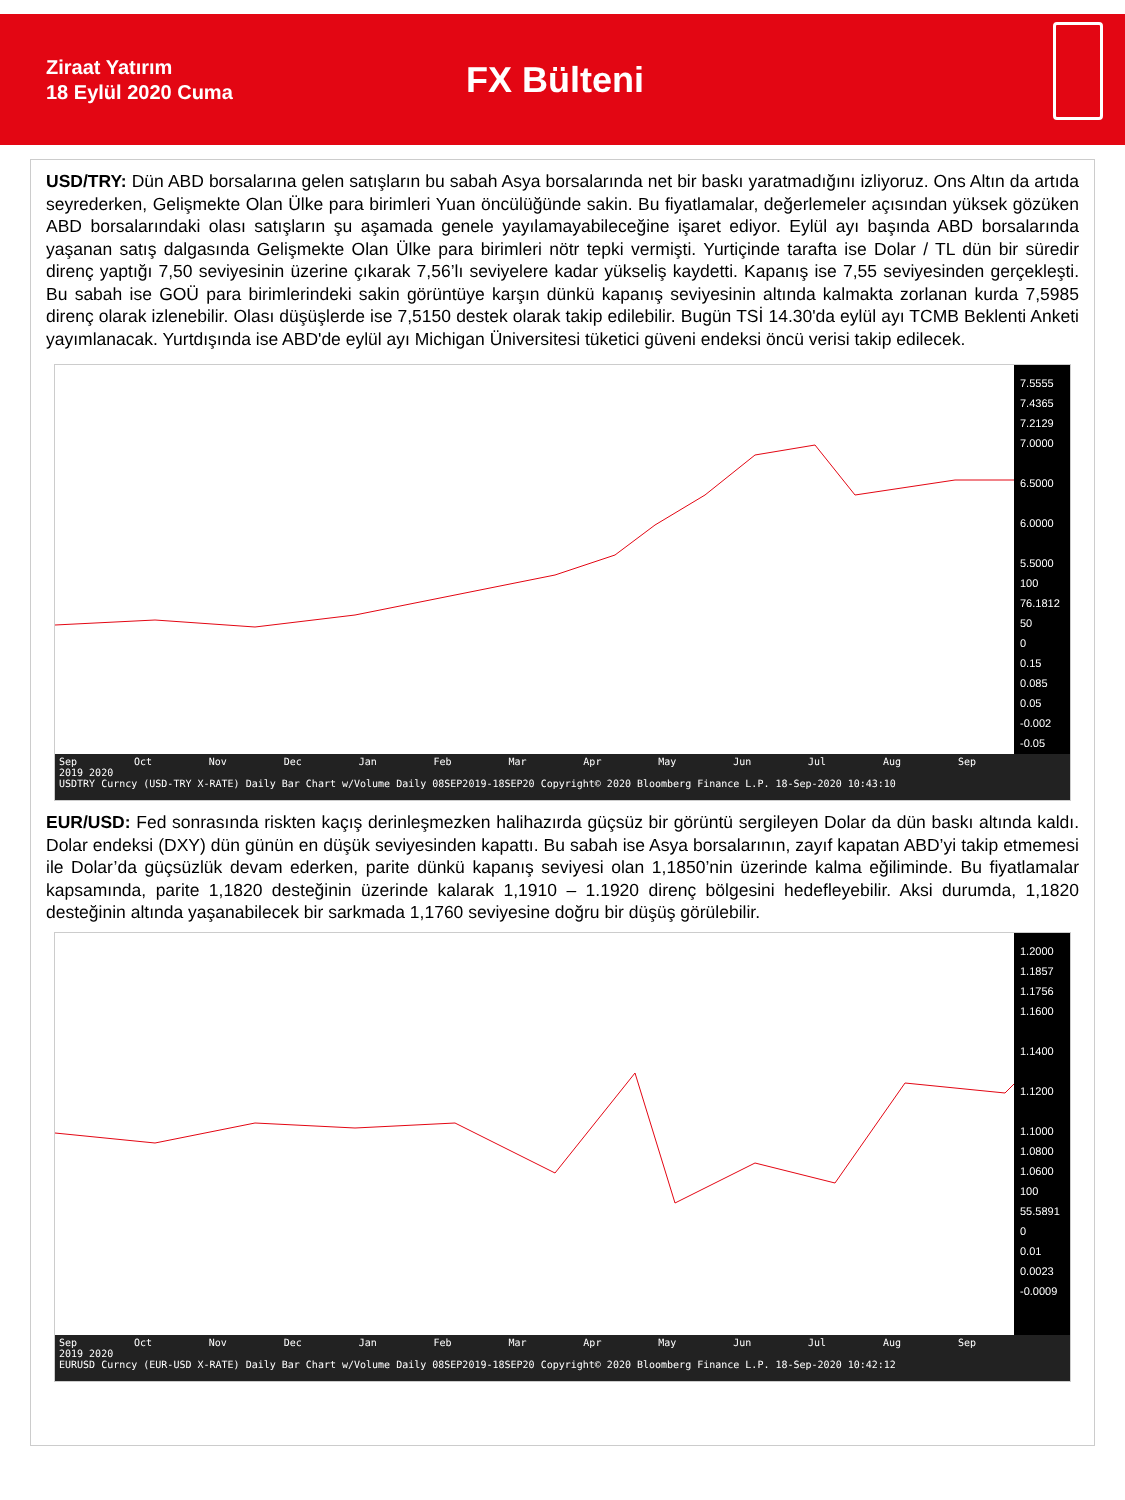Ziraat Yatırım
18 Eylül 2020 Cuma
FX Bülteni
USD/TRY: Dün ABD borsalarına gelen satışların bu sabah Asya borsalarında net bir baskı yaratmadığını izliyoruz. Ons Altın da artıda seyrederken, Gelişmekte Olan Ülke para birimleri Yuan öncülüğünde sakin. Bu fiyatlamalar, değerlemeler açısından yüksek gözüken ABD borsalarındaki olası satışların şu aşamada genele yayılamayabileceğine işaret ediyor. Eylül ayı başında ABD borsalarında yaşanan satış dalgasında Gelişmekte Olan Ülke para birimleri nötr tepki vermişti. Yurtiçinde tarafta ise Dolar / TL dün bir süredir direnç yaptığı 7,50 seviyesinin üzerine çıkarak 7,56’lı seviyelere kadar yükseliş kaydetti. Kapanış ise 7,55 seviyesinden gerçekleşti. Bu sabah ise GOÜ para birimlerindeki sakin görüntüye karşın dünkü kapanış seviyesinin altında kalmakta zorlanan kurda 7,5985 direnç olarak izlenebilir. Olası düşüşlerde ise 7,5150 destek olarak takip edilebilir. Bugün TSİ 14.30'da eylül ayı TCMB Beklenti Anketi yayımlanacak. Yurtdışında ise ABD'de eylül ayı Michigan Üniversitesi tüketici güveni endeksi öncü verisi takip edilecek.
7.5555
7.4365
7.2129
7.0000
6.5000
6.0000
5.5000
100
76.1812
50
0
0.15
0.085
0.05
-0.002
-0.05
Sep Oct Nov Dec Jan Feb Mar Apr May Jun Jul Aug Sep
2019 2020
USDTRY Curncy (USD-TRY X-RATE) Daily Bar Chart w/Volume Daily 08SEP2019-18SEP20 Copyright© 2020 Bloomberg Finance L.P. 18-Sep-2020 10:43:10
EUR/USD: Fed sonrasında riskten kaçış derinleşmezken halihazırda güçsüz bir görüntü sergileyen Dolar da dün baskı altında kaldı. Dolar endeksi (DXY) dün günün en düşük seviyesinden kapattı. Bu sabah ise Asya borsalarının, zayıf kapatan ABD’yi takip etmemesi ile Dolar’da güçsüzlük devam ederken, parite dünkü kapanış seviyesi olan 1,1850’nin üzerinde kalma eğiliminde. Bu fiyatlamalar kapsamında, parite 1,1820 desteğinin üzerinde kalarak 1,1910 – 1.1920 direnç bölgesini hedefleyebilir. Aksi durumda, 1,1820 desteğinin altında yaşanabilecek bir sarkmada 1,1760 seviyesine doğru bir düşüş görülebilir.
1.2000
1.1857
1.1756
1.1600
1.1400
1.1200
1.1000
1.0800
1.0600
100
55.5891
0
0.01
0.0023
-0.0009
Sep Oct Nov Dec Jan Feb Mar Apr May Jun Jul Aug Sep
2019 2020
EURUSD Curncy (EUR-USD X-RATE) Daily Bar Chart w/Volume Daily 08SEP2019-18SEP20 Copyright© 2020 Bloomberg Finance L.P. 18-Sep-2020 10:42:12